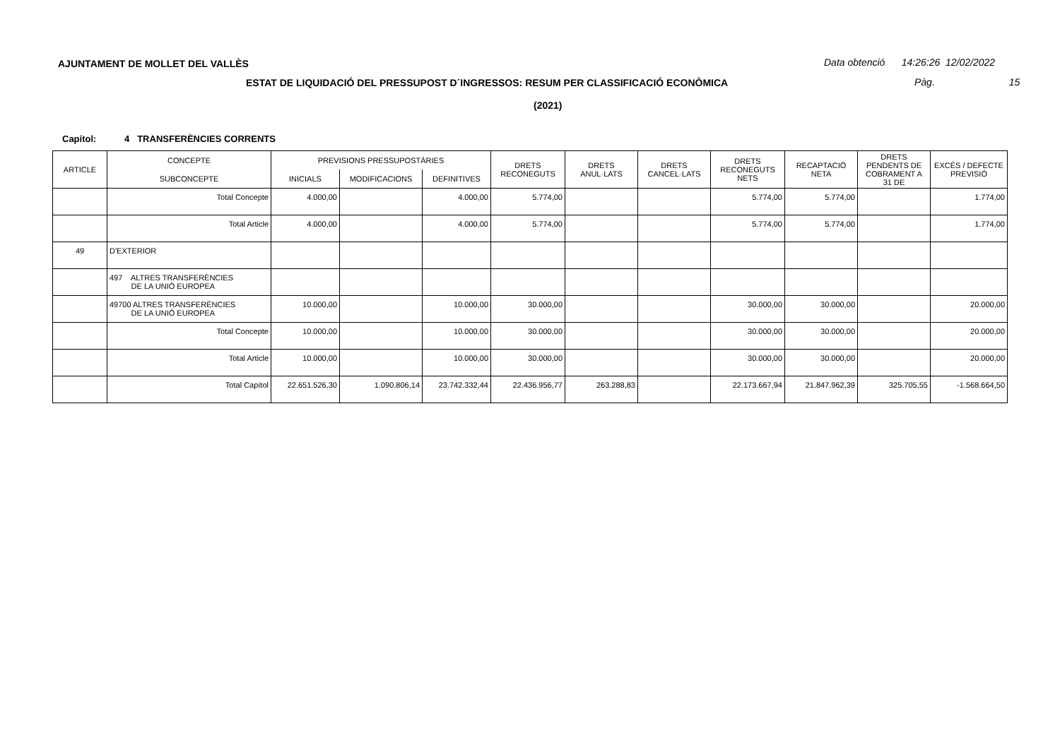AJUNTAMENT DE MOLLET DEL VALLÈS
Data obtenció 14:26:26 12/02/2022
ESTAT DE LIQUIDACIÓ DEL PRESSUPOST D´INGRESSOS: RESUM PER CLASSIFICACIÓ ECONÒMICA
Pàg. 15
(2021)
Capítol: 4 TRANSFERÈNCIES CORRENTS
| ARTICLE | CONCEPTE | PREVISIONS PRESSUPOSTÀRIES | | | DRETS RECONEGUTS | DRETS ANUL·LATS | DRETS CANCEL·LATS | DRETS RECONEGUTS NETS | RECAPTACIÓ NETA | DRETS PENDENTS DE COBRAMENT A 31 DE | EXCÉS / DEFECTE PREVISIÓ |
| --- | --- | --- | --- | --- | --- | --- | --- | --- | --- | --- | --- |
| | SUBCONCEPTE | INICIALS | MODIFICACIONS | DEFINITIVES | | | | | | | |
| | Total Concepte | 4.000,00 | | 4.000,00 | 5.774,00 | | | 5.774,00 | 5.774,00 | | 1.774,00 |
| | Total Article | 4.000,00 | | 4.000,00 | 5.774,00 | | | 5.774,00 | 5.774,00 | | 1.774,00 |
| 49 | D'EXTERIOR | | | | | | | | | | |
| | 497 ALTRES TRANSFERÈNCIES DE LA UNIÓ EUROPEA | | | | | | | | | | |
| | 49700 ALTRES TRANSFERÈNCIES DE LA UNIÓ EUROPEA | 10.000,00 | | 10.000,00 | 30.000,00 | | | 30.000,00 | 30.000,00 | | 20.000,00 |
| | Total Concepte | 10.000,00 | | 10.000,00 | 30.000,00 | | | 30.000,00 | 30.000,00 | | 20.000,00 |
| | Total Article | 10.000,00 | | 10.000,00 | 30.000,00 | | | 30.000,00 | 30.000,00 | | 20.000,00 |
| | Total Capítol | 22.651.526,30 | 1.090.806,14 | 23.742.332,44 | 22.436.956,77 | 263.288,83 | | 22.173.667,94 | 21.847.962,39 | 325.705,55 | -1.568.664,50 |